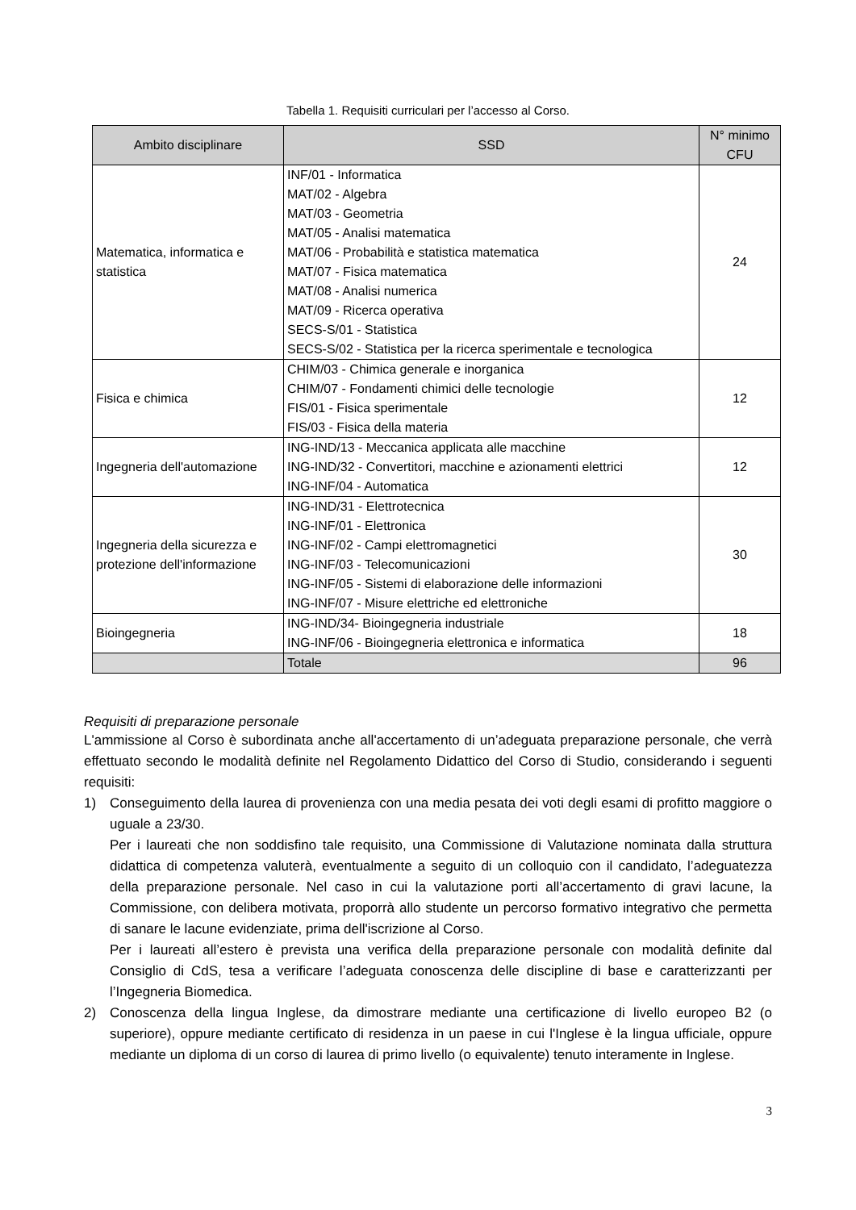Tabella 1. Requisiti curriculari per l’accesso al Corso.
| Ambito disciplinare | SSD | N° minimo CFU |
| --- | --- | --- |
| Matematica, informatica e statistica | INF/01 - Informatica MAT/02 - Algebra MAT/03 - Geometria MAT/05 - Analisi matematica MAT/06 - Probabilità e statistica matematica MAT/07 - Fisica matematica MAT/08 - Analisi numerica MAT/09 - Ricerca operativa SECS-S/01 - Statistica SECS-S/02 - Statistica per la ricerca sperimentale e tecnologica | 24 |
| Fisica e chimica | CHIM/03 - Chimica generale e inorganica CHIM/07 - Fondamenti chimici delle tecnologie FIS/01 - Fisica sperimentale FIS/03 - Fisica della materia | 12 |
| Ingegneria dell'automazione | ING-IND/13 - Meccanica applicata alle macchine ING-IND/32 - Convertitori, macchine e azionamenti elettrici ING-INF/04 - Automatica | 12 |
| Ingegneria della sicurezza e protezione dell'informazione | ING-IND/31 - Elettrotecnica ING-INF/01 - Elettronica ING-INF/02 - Campi elettromagnetici ING-INF/03 - Telecomunicazioni ING-INF/05 - Sistemi di elaborazione delle informazioni ING-INF/07 - Misure elettriche ed elettroniche | 30 |
| Bioingegneria | ING-IND/34- Bioingegneria industriale ING-INF/06 - Bioingegneria elettronica e informatica | 18 |
| | Totale | 96 |
Requisiti di preparazione personale
L'ammissione al Corso è subordinata anche all'accertamento di un’adeguata preparazione personale, che verrà effettuato secondo le modalità definite nel Regolamento Didattico del Corso di Studio, considerando i seguenti requisiti:
1)
Conseguimento della laurea di provenienza con una media pesata dei voti degli esami di profitto maggiore o uguale a 23/30.
Per i laureati che non soddisfino tale requisito, una Commissione di Valutazione nominata dalla struttura didattica di competenza valuterà, eventualmente a seguito di un colloquio con il candidato, l’adeguatezza della preparazione personale. Nel caso in cui la valutazione porti all’accertamento di gravi lacune, la Commissione, con delibera motivata, proporrà allo studente un percorso formativo integrativo che permetta di sanare le lacune evidenziate, prima dell'iscrizione al Corso.
Per i laureati all’estero è prevista una verifica della preparazione personale con modalità definite dal Consiglio di CdS, tesa a verificare l’adeguata conoscenza delle discipline di base e caratterizzanti per l’Ingegneria Biomedica.
2)
Conoscenza della lingua Inglese, da dimostrare mediante una certificazione di livello europeo B2 (o superiore), oppure mediante certificato di residenza in un paese in cui l'Inglese è la lingua ufficiale, oppure mediante un diploma di un corso di laurea di primo livello (o equivalente) tenuto interamente in Inglese.
3